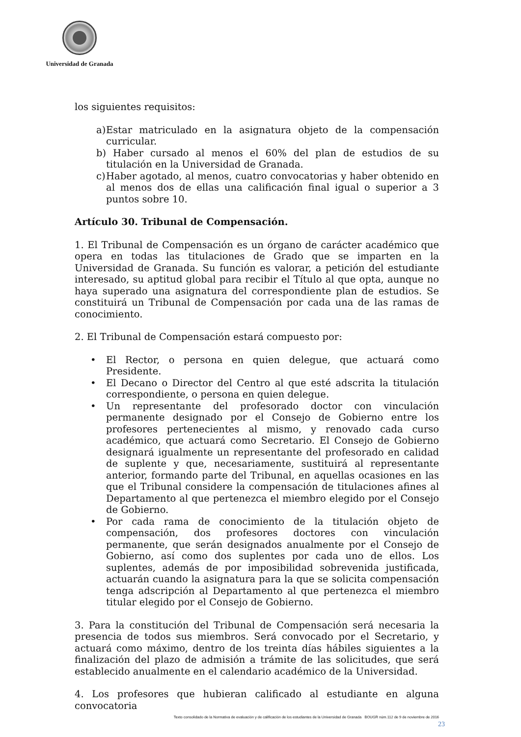Universidad de Granada
los siguientes requisitos:
a) Estar matriculado en la asignatura objeto de la compensación curricular.
b) Haber cursado al menos el 60% del plan de estudios de su titulación en la Universidad de Granada.
c) Haber agotado, al menos, cuatro convocatorias y haber obtenido en al menos dos de ellas una calificación final igual o superior a 3 puntos sobre 10.
Artículo 30. Tribunal de Compensación.
1. El Tribunal de Compensación es un órgano de carácter académico que opera en todas las titulaciones de Grado que se imparten en la Universidad de Granada. Su función es valorar, a petición del estudiante interesado, su aptitud global para recibir el Título al que opta, aunque no haya superado una asignatura del correspondiente plan de estudios. Se constituirá un Tribunal de Compensación por cada una de las ramas de conocimiento.
2. El Tribunal de Compensación estará compuesto por:
• El Rector, o persona en quien delegue, que actuará como Presidente.
• El Decano o Director del Centro al que esté adscrita la titulación correspondiente, o persona en quien delegue.
• Un representante del profesorado doctor con vinculación permanente designado por el Consejo de Gobierno entre los profesores pertenecientes al mismo, y renovado cada curso académico, que actuará como Secretario. El Consejo de Gobierno designará igualmente un representante del profesorado en calidad de suplente y que, necesariamente, sustituirá al representante anterior, formando parte del Tribunal, en aquellas ocasiones en las que el Tribunal considere la compensación de titulaciones afines al Departamento al que pertenezca el miembro elegido por el Consejo de Gobierno.
• Por cada rama de conocimiento de la titulación objeto de compensación, dos profesores doctores con vinculación permanente, que serán designados anualmente por el Consejo de Gobierno, así como dos suplentes por cada uno de ellos. Los suplentes, además de por imposibilidad sobrevenida justificada, actuarán cuando la asignatura para la que se solicita compensación tenga adscripción al Departamento al que pertenezca el miembro titular elegido por el Consejo de Gobierno.
3. Para la constitución del Tribunal de Compensación será necesaria la presencia de todos sus miembros. Será convocado por el Secretario, y actuará como máximo, dentro de los treinta días hábiles siguientes a la finalización del plazo de admisión a trámite de las solicitudes, que será establecido anualmente en el calendario académico de la Universidad.
4. Los profesores que hubieran calificado al estudiante en alguna convocatoria
Texto consolidado de la Normativa de evaluación y de calificación de los estudiantes de la Universidad de Granada BOUGR núm.112 de 9 de noviembre de 2016
23